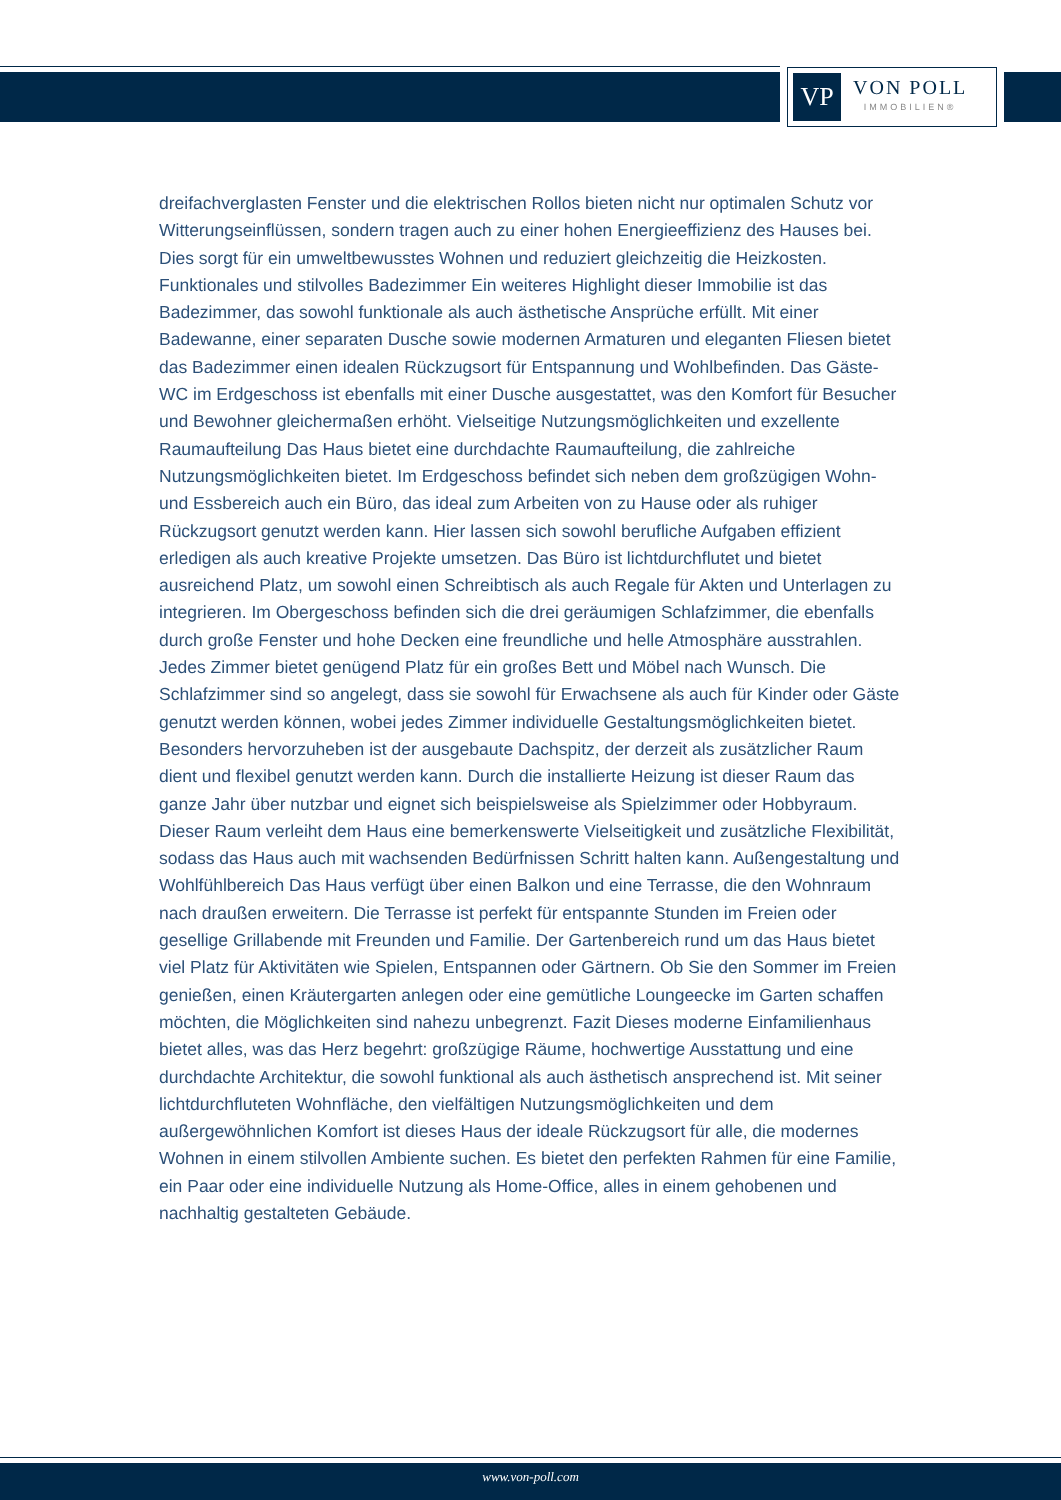VP
VON POLL
IMMOBILIEN®
dreifachverglasten Fenster und die elektrischen Rollos bieten nicht nur optimalen Schutz vor Witterungseinflüssen, sondern tragen auch zu einer hohen Energieeffizienz des Hauses bei. Dies sorgt für ein umweltbewusstes Wohnen und reduziert gleichzeitig die Heizkosten. Funktionales und stilvolles Badezimmer Ein weiteres Highlight dieser Immobilie ist das Badezimmer, das sowohl funktionale als auch ästhetische Ansprüche erfüllt. Mit einer Badewanne, einer separaten Dusche sowie modernen Armaturen und eleganten Fliesen bietet das Badezimmer einen idealen Rückzugsort für Entspannung und Wohlbefinden. Das Gäste-WC im Erdgeschoss ist ebenfalls mit einer Dusche ausgestattet, was den Komfort für Besucher und Bewohner gleichermaßen erhöht. Vielseitige Nutzungsmöglichkeiten und exzellente Raumaufteilung Das Haus bietet eine durchdachte Raumaufteilung, die zahlreiche Nutzungsmöglichkeiten bietet. Im Erdgeschoss befindet sich neben dem großzügigen Wohn- und Essbereich auch ein Büro, das ideal zum Arbeiten von zu Hause oder als ruhiger Rückzugsort genutzt werden kann. Hier lassen sich sowohl berufliche Aufgaben effizient erledigen als auch kreative Projekte umsetzen. Das Büro ist lichtdurchflutet und bietet ausreichend Platz, um sowohl einen Schreibtisch als auch Regale für Akten und Unterlagen zu integrieren. Im Obergeschoss befinden sich die drei geräumigen Schlafzimmer, die ebenfalls durch große Fenster und hohe Decken eine freundliche und helle Atmosphäre ausstrahlen. Jedes Zimmer bietet genügend Platz für ein großes Bett und Möbel nach Wunsch. Die Schlafzimmer sind so angelegt, dass sie sowohl für Erwachsene als auch für Kinder oder Gäste genutzt werden können, wobei jedes Zimmer individuelle Gestaltungsmöglichkeiten bietet. Besonders hervorzuheben ist der ausgebaute Dachspitz, der derzeit als zusätzlicher Raum dient und flexibel genutzt werden kann. Durch die installierte Heizung ist dieser Raum das ganze Jahr über nutzbar und eignet sich beispielsweise als Spielzimmer oder Hobbyraum. Dieser Raum verleiht dem Haus eine bemerkenswerte Vielseitigkeit und zusätzliche Flexibilität, sodass das Haus auch mit wachsenden Bedürfnissen Schritt halten kann. Außengestaltung und Wohlfühlbereich Das Haus verfügt über einen Balkon und eine Terrasse, die den Wohnraum nach draußen erweitern. Die Terrasse ist perfekt für entspannte Stunden im Freien oder gesellige Grillabende mit Freunden und Familie. Der Gartenbereich rund um das Haus bietet viel Platz für Aktivitäten wie Spielen, Entspannen oder Gärtnern. Ob Sie den Sommer im Freien genießen, einen Kräutergarten anlegen oder eine gemütliche Loungeecke im Garten schaffen möchten, die Möglichkeiten sind nahezu unbegrenzt. Fazit Dieses moderne Einfamilienhaus bietet alles, was das Herz begehrt: großzügige Räume, hochwertige Ausstattung und eine durchdachte Architektur, die sowohl funktional als auch ästhetisch ansprechend ist. Mit seiner lichtdurchfluteten Wohnfläche, den vielfältigen Nutzungsmöglichkeiten und dem außergewöhnlichen Komfort ist dieses Haus der ideale Rückzugsort für alle, die modernes Wohnen in einem stilvollen Ambiente suchen. Es bietet den perfekten Rahmen für eine Familie, ein Paar oder eine individuelle Nutzung als Home-Office, alles in einem gehobenen und nachhaltig gestalteten Gebäude.
www.von-poll.com